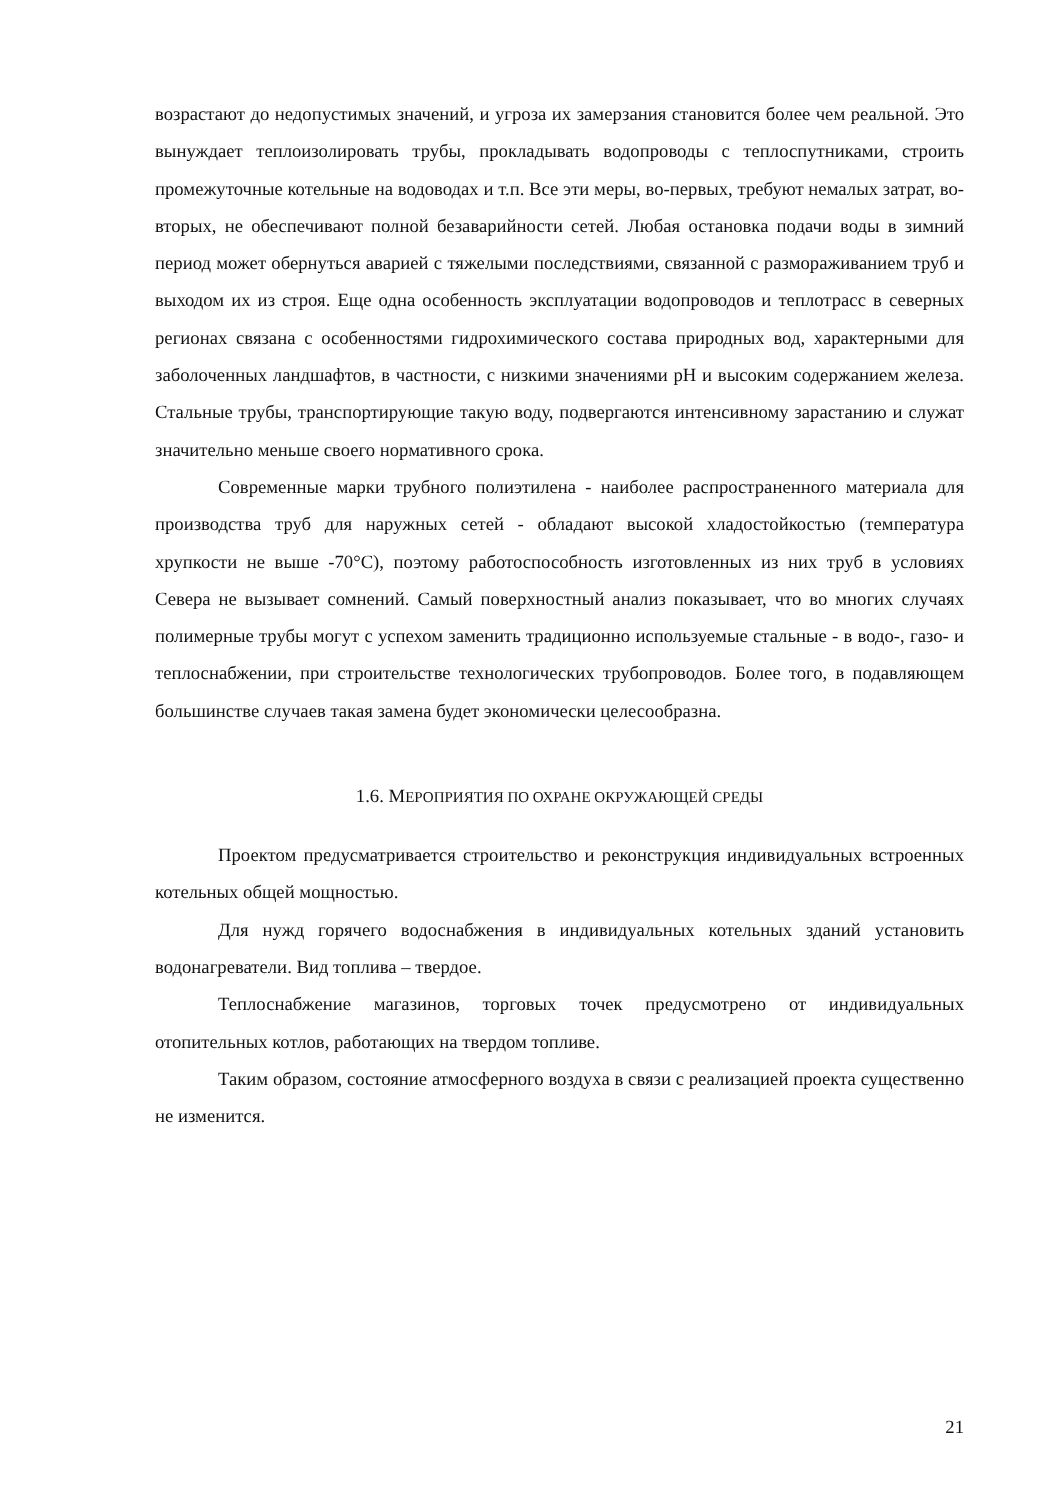возрастают до недопустимых значений, и угроза их замерзания становится более чем реальной. Это вынуждает теплоизолировать трубы, прокладывать водопроводы с теплоспутниками, строить промежуточные котельные на водоводах и т.п. Все эти меры, во-первых, требуют немалых затрат, во-вторых, не обеспечивают полной безаварийности сетей. Любая остановка подачи воды в зимний период может обернуться аварией с тяжелыми последствиями, связанной с размораживанием труб и выходом их из строя. Еще одна особенность эксплуатации водопроводов и теплотрасс в северных регионах связана с особенностями гидрохимического состава природных вод, характерными для заболоченных ландшафтов, в частности, с низкими значениями pH и высоким содержанием железа. Стальные трубы, транспортирующие такую воду, подвергаются интенсивному зарастанию и служат значительно меньше своего нормативного срока.
Современные марки трубного полиэтилена - наиболее распространенного материала для производства труб для наружных сетей - обладают высокой хладостойкостью (температура хрупкости не выше -70°С), поэтому работоспособность изготовленных из них труб в условиях Севера не вызывает сомнений. Самый поверхностный анализ показывает, что во многих случаях полимерные трубы могут с успехом заменить традиционно используемые стальные - в водо-, газо- и теплоснабжении, при строительстве технологических трубопроводов. Более того, в подавляющем большинстве случаев такая замена будет экономически целесообразна.
1.6. МЕРОПРИЯТИЯ ПО ОХРАНЕ ОКРУЖАЮЩЕЙ СРЕДЫ
Проектом предусматривается строительство и реконструкция индивидуальных встроенных котельных общей мощностью.
Для нужд горячего водоснабжения в индивидуальных котельных зданий установить водонагреватели. Вид топлива – твердое.
Теплоснабжение магазинов, торговых точек предусмотрено от индивидуальных отопительных котлов, работающих на твердом топливе.
Таким образом, состояние атмосферного воздуха в связи с реализацией проекта существенно не изменится.
21